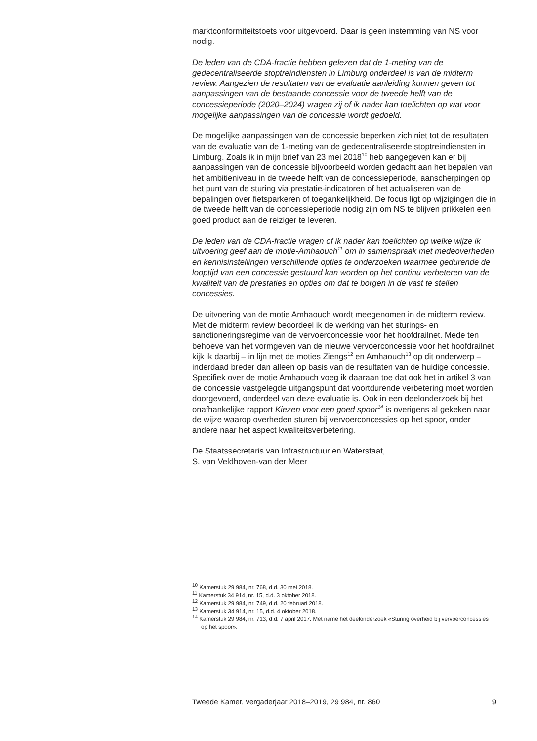marktconformiteitstoets voor uitgevoerd. Daar is geen instemming van NS voor nodig.
De leden van de CDA-fractie hebben gelezen dat de 1-meting van de gedecentraliseerde stoptreindiensten in Limburg onderdeel is van de midterm review. Aangezien de resultaten van de evaluatie aanleiding kunnen geven tot aanpassingen van de bestaande concessie voor de tweede helft van de concessieperiode (2020–2024) vragen zij of ik nader kan toelichten op wat voor mogelijke aanpassingen van de concessie wordt gedoeld.
De mogelijke aanpassingen van de concessie beperken zich niet tot de resultaten van de evaluatie van de 1-meting van de gedecentraliseerde stoptreindiensten in Limburg. Zoals ik in mijn brief van 23 mei 2018<sup>10</sup> heb aangegeven kan er bij aanpassingen van de concessie bijvoorbeeld worden gedacht aan het bepalen van het ambitieniveau in de tweede helft van de concessieperiode, aanscherpingen op het punt van de sturing via prestatie-indicatoren of het actualiseren van de bepalingen over fietsparkeren of toegankelijkheid. De focus ligt op wijzigingen die in de tweede helft van de concessieperiode nodig zijn om NS te blijven prikkelen een goed product aan de reiziger te leveren.
De leden van de CDA-fractie vragen of ik nader kan toelichten op welke wijze ik uitvoering geef aan de motie-Amhaouch<sup>11</sup> om in samenspraak met medeoverheden en kennisinstellingen verschillende opties te onderzoeken waarmee gedurende de looptijd van een concessie gestuurd kan worden op het continu verbeteren van de kwaliteit van de prestaties en opties om dat te borgen in de vast te stellen concessies.
De uitvoering van de motie Amhaouch wordt meegenomen in de midterm review. Met de midterm review beoordeel ik de werking van het sturings- en sanctioneringsregime van de vervoerconcessie voor het hoofdrailnet. Mede ten behoeve van het vormgeven van de nieuwe vervoerconcessie voor het hoofdrailnet kijk ik daarbij – in lijn met de moties Ziengs<sup>12</sup> en Amhaouch<sup>13</sup> op dit onderwerp – inderdaad breder dan alleen op basis van de resultaten van de huidige concessie. Specifiek over de motie Amhaouch voeg ik daaraan toe dat ook het in artikel 3 van de concessie vastgelegde uitgangspunt dat voortdurende verbetering moet worden doorgevoerd, onderdeel van deze evaluatie is. Ook in een deelonderzoek bij het onafhankelijke rapport Kiezen voor een goed spoor<sup>14</sup> is overigens al gekeken naar de wijze waarop overheden sturen bij vervoerconcessies op het spoor, onder andere naar het aspect kwaliteitsverbetering.
De Staatssecretaris van Infrastructuur en Waterstaat,
S. van Veldhoven-van der Meer
<sup>10</sup> Kamerstuk 29 984, nr. 768, d.d. 30 mei 2018.
<sup>11</sup> Kamerstuk 34 914, nr. 15, d.d. 3 oktober 2018.
<sup>12</sup> Kamerstuk 29 984, nr. 749, d.d. 20 februari 2018.
<sup>13</sup> Kamerstuk 34 914, nr. 15, d.d. 4 oktober 2018.
<sup>14</sup> Kamerstuk 29 984, nr. 713, d.d. 7 april 2017. Met name het deelonderzoek «Sturing overheid bij vervoerconcessies op het spoor».
Tweede Kamer, vergaderjaar 2018–2019, 29 984, nr. 860 9